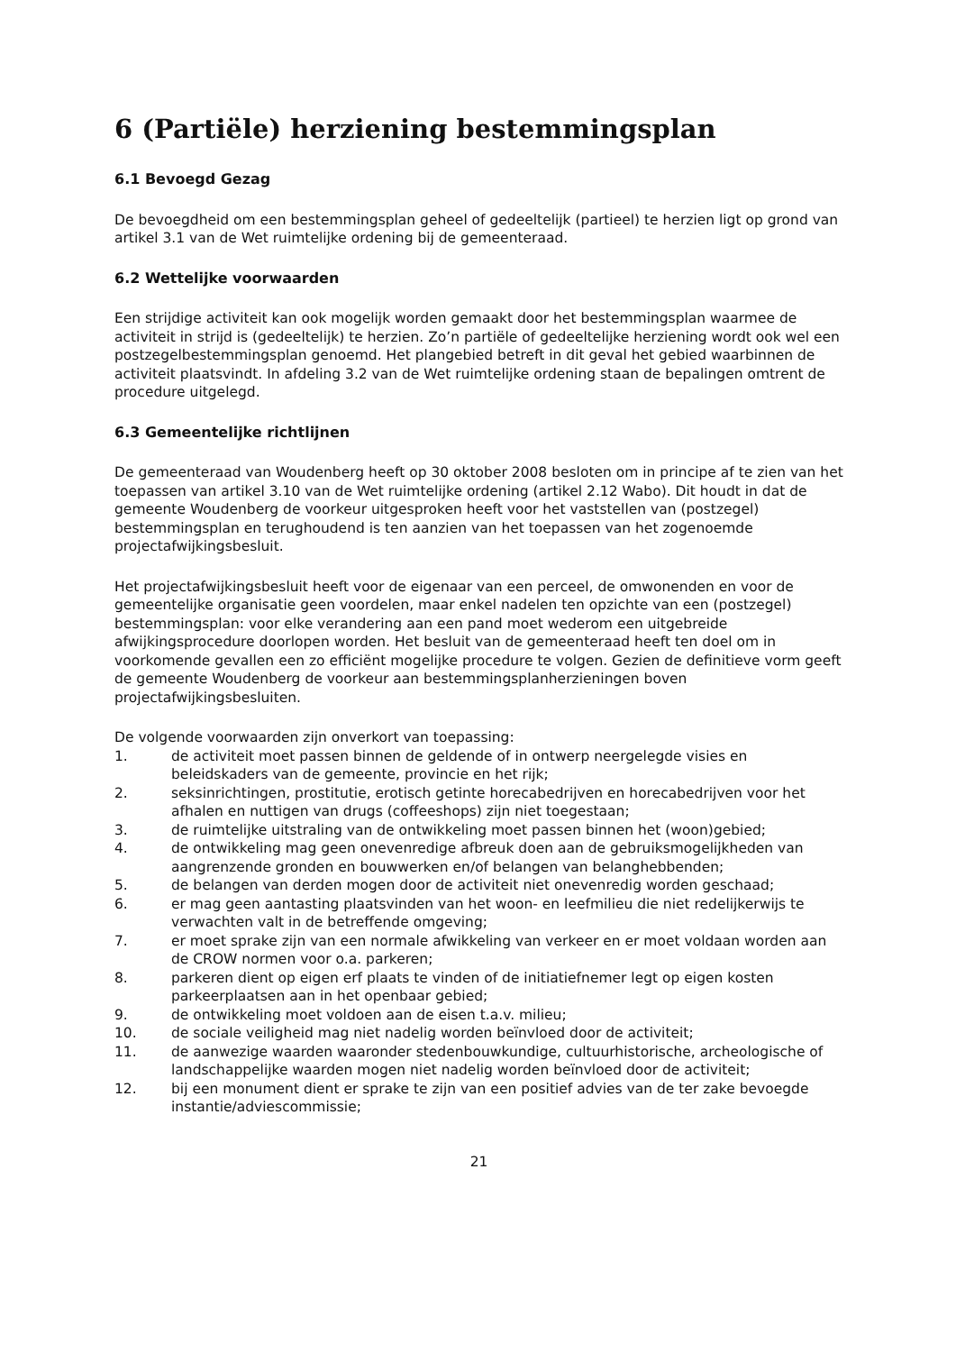6 (Partiële) herziening bestemmingsplan
6.1 Bevoegd Gezag
De bevoegdheid om een bestemmingsplan geheel of gedeeltelijk (partieel) te herzien ligt op grond van artikel 3.1 van de Wet ruimtelijke ordening bij de gemeenteraad.
6.2 Wettelijke voorwaarden
Een strijdige activiteit kan ook mogelijk worden gemaakt door het bestemmingsplan waarmee de activiteit in strijd is (gedeeltelijk) te herzien. Zo’n partiële of gedeeltelijke herziening wordt ook wel een postzegelbestemmingsplan genoemd. Het plangebied betreft in dit geval het gebied waarbinnen de activiteit plaatsvindt. In afdeling 3.2 van de Wet ruimtelijke ordening staan de bepalingen omtrent de procedure uitgelegd.
6.3 Gemeentelijke richtlijnen
De gemeenteraad van Woudenberg heeft op 30 oktober 2008 besloten om in principe af te zien van het toepassen van artikel 3.10 van de Wet ruimtelijke ordening (artikel 2.12 Wabo). Dit houdt in dat de gemeente Woudenberg de voorkeur uitgesproken heeft voor het vaststellen van (postzegel) bestemmingsplan en terughoudend is ten aanzien van het toepassen van het zogenoemde projectafwijkingsbesluit.
Het projectafwijkingsbesluit heeft voor de eigenaar van een perceel, de omwonenden en voor de gemeentelijke organisatie geen voordelen, maar enkel nadelen ten opzichte van een (postzegel) bestemmingsplan: voor elke verandering aan een pand moet wederom een uitgebreide afwijkingsprocedure doorlopen worden. Het besluit van de gemeenteraad heeft ten doel om in voorkomende gevallen een zo efficiënt mogelijke procedure te volgen. Gezien de definitieve vorm geeft de gemeente Woudenberg de voorkeur aan bestemmingsplanherzieningen boven projectafwijkingsbesluiten.
De volgende voorwaarden zijn onverkort van toepassing:
1. de activiteit moet passen binnen de geldende of in ontwerp neergelegde visies en beleidskaders van de gemeente, provincie en het rijk;
2. seksinrichtingen, prostitutie, erotisch getinte horecabedrijven en horecabedrijven voor het afhalen en nuttigen van drugs (coffeeshops) zijn niet toegestaan;
3. de ruimtelijke uitstraling van de ontwikkeling moet passen binnen het (woon)gebied;
4. de ontwikkeling mag geen onevenredige afbreuk doen aan de gebruiksmogelijkheden van aangrenzende gronden en bouwwerken en/of belangen van belanghebbenden;
5. de belangen van derden mogen door de activiteit niet onevenredig worden geschaad;
6. er mag geen aantasting plaatsvinden van het woon- en leefmilieu die niet redelijkerwijs te verwachten valt in de betreffende omgeving;
7. er moet sprake zijn van een normale afwikkeling van verkeer en er moet voldaan worden aan de CROW normen voor o.a. parkeren;
8. parkeren dient op eigen erf plaats te vinden of de initiatiefnemer legt op eigen kosten parkeerplaatsen aan in het openbaar gebied;
9. de ontwikkeling moet voldoen aan de eisen t.a.v. milieu;
10. de sociale veiligheid mag niet nadelig worden beïnvloed door de activiteit;
11. de aanwezige waarden waaronder stedenbouwkundige, cultuurhistorische, archeologische of landschappelijke waarden mogen niet nadelig worden beïnvloed door de activiteit;
12. bij een monument dient er sprake te zijn van een positief advies van de ter zake bevoegde instantie/adviescommissie;
21